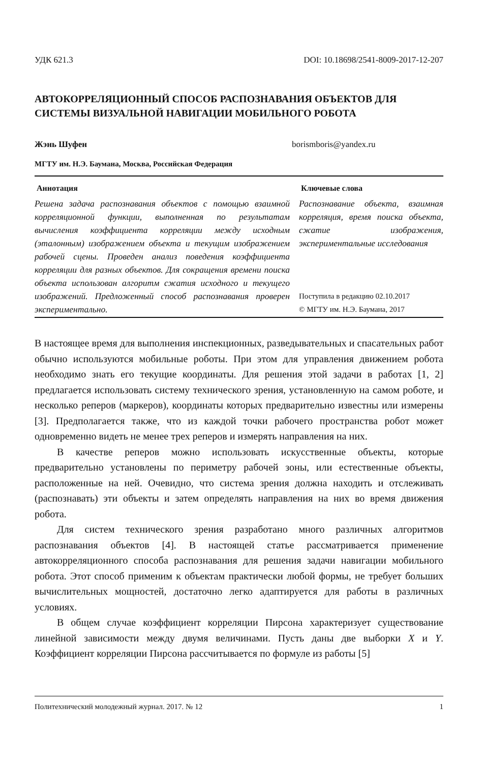УДК 621.3 DOI: 10.18698/2541-8009-2017-12-207
АВТОКОРРЕЛЯЦИОННЫЙ СПОСОБ РАСПОЗНАВАНИЯ ОБЪЕКТОВ ДЛЯ СИСТЕМЫ ВИЗУАЛЬНОЙ НАВИГАЦИИ МОБИЛЬНОГО РОБОТА
Жэнь Шуфен borismboris@yandex.ru
МГТУ им. Н.Э. Баумана, Москва, Российская Федерация
Аннотация
Решена задача распознавания объектов с помощью взаимной корреляционной функции, выполненная по результатам вычисления коэффициента корреляции между исходным (эталонным) изображением объекта и текущим изображением рабочей сцены. Проведен анализ поведения коэффициента корреляции для разных объектов. Для сокращения времени поиска объекта использован алгоритм сжатия исходного и текущего изображений. Предложенный способ распознавания проверен экспериментально.
Ключевые слова
Распознавание объекта, взаимная корреляция, время поиска объекта, сжатие изображения, экспериментальные исследования
Поступила в редакцию 02.10.2017
© МГТУ им. Н.Э. Баумана, 2017
В настоящее время для выполнения инспекционных, разведывательных и спасательных работ обычно используются мобильные роботы. При этом для управления движением робота необходимо знать его текущие координаты. Для решения этой задачи в работах [1, 2] предлагается использовать систему технического зрения, установленную на самом роботе, и несколько реперов (маркеров), координаты которых предварительно известны или измерены [3]. Предполагается также, что из каждой точки рабочего пространства робот может одновременно видеть не менее трех реперов и измерять направления на них.
В качестве реперов можно использовать искусственные объекты, которые предварительно установлены по периметру рабочей зоны, или естественные объекты, расположенные на ней. Очевидно, что система зрения должна находить и отслеживать (распознавать) эти объекты и затем определять направления на них во время движения робота.
Для систем технического зрения разработано много различных алгоритмов распознавания объектов [4]. В настоящей статье рассматривается применение автокорреляционного способа распознавания для решения задачи навигации мобильного робота. Этот способ применим к объектам практически любой формы, не требует больших вычислительных мощностей, достаточно легко адаптируется для работы в различных условиях.
В общем случае коэффициент корреляции Пирсона характеризует существование линейной зависимости между двумя величинами. Пусть даны две выборки X и Y. Коэффициент корреляции Пирсона рассчитывается по формуле из работы [5]
Политехнический молодежный журнал. 2017. № 12 1